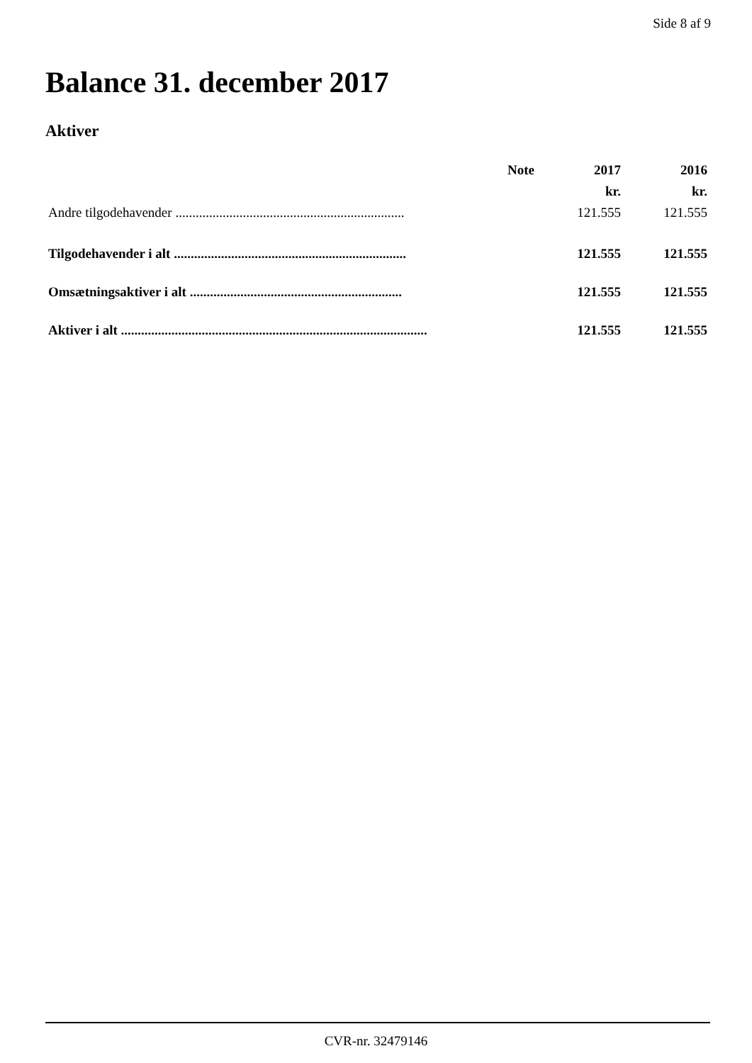Side 8 af 9
Balance 31. december 2017
Aktiver
| | Note | 2017 | 2016 |
| --- | --- | --- | --- |
| | | kr. | kr. |
| Andre tilgodehavender .................................................................... | | 121.555 | 121.555 |
| Tilgodehavender i alt ..................................................................... | | 121.555 | 121.555 |
| Omsætningsaktiver i alt ............................................................... | | 121.555 | 121.555 |
| Aktiver i alt ........................................................................................... | | 121.555 | 121.555 |
CVR-nr. 32479146